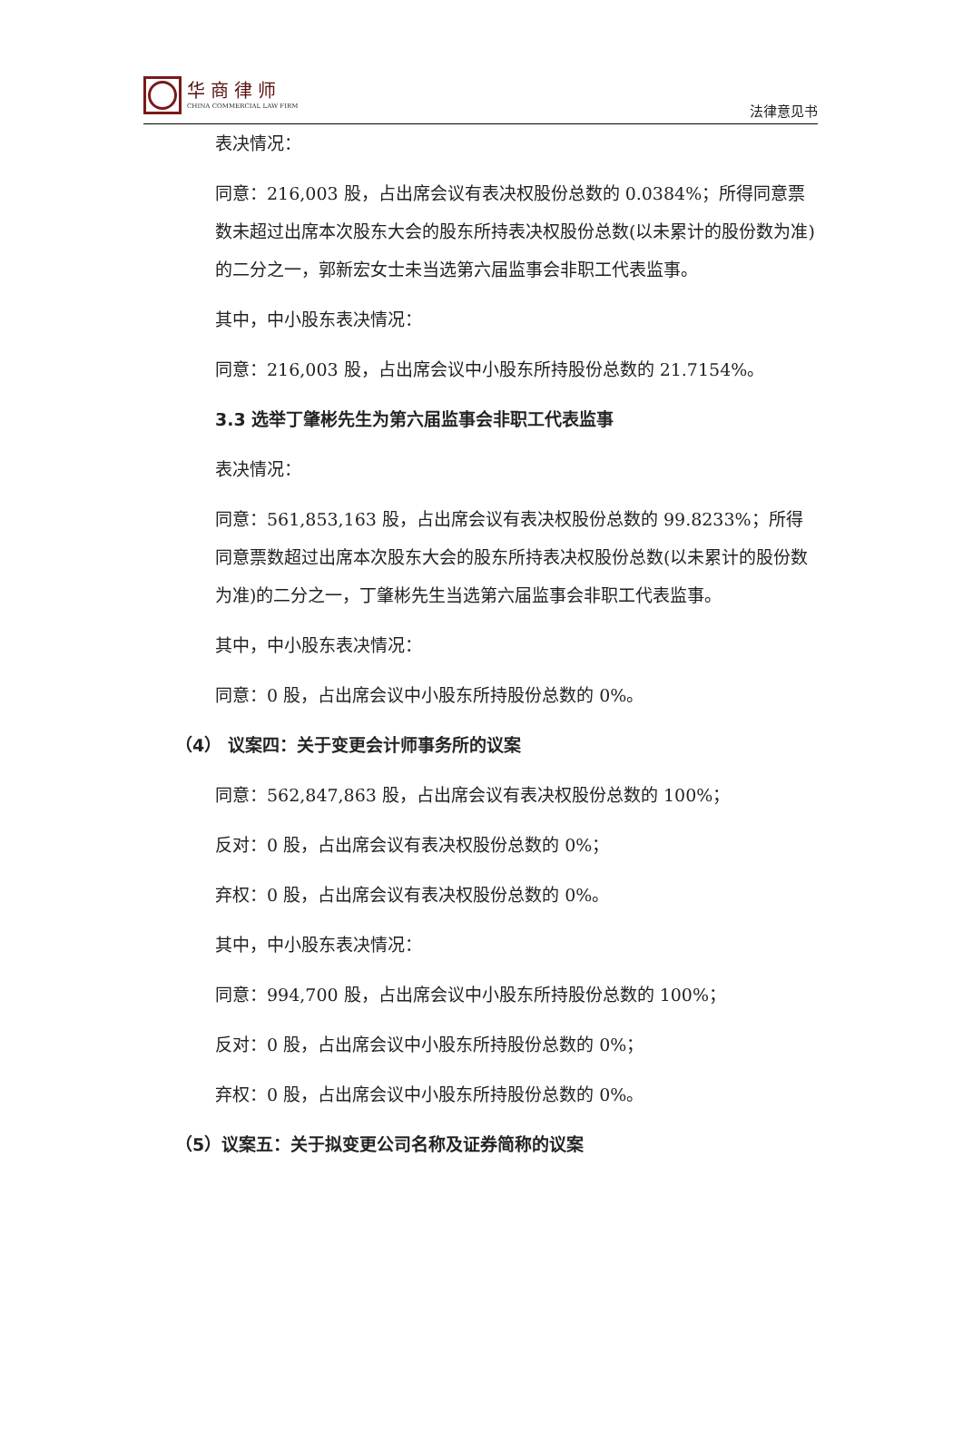华商律师
CHINA COMMERCIAL LAW FIRM
法律意见书
表决情况：
同意：216,003 股，占出席会议有表决权股份总数的 0.0384%；所得同意票数未超过出席本次股东大会的股东所持表决权股份总数(以未累计的股份数为准)的二分之一，郭新宏女士未当选第六届监事会非职工代表监事。
其中，中小股东表决情况：
同意：216,003 股，占出席会议中小股东所持股份总数的 21.7154%。
3.3 选举丁肇彬先生为第六届监事会非职工代表监事
表决情况：
同意：561,853,163 股，占出席会议有表决权股份总数的 99.8233%；所得同意票数超过出席本次股东大会的股东所持表决权股份总数(以未累计的股份数为准)的二分之一，丁肇彬先生当选第六届监事会非职工代表监事。
其中，中小股东表决情况：
同意：0 股，占出席会议中小股东所持股份总数的 0%。
（4） 议案四：关于变更会计师事务所的议案
同意：562,847,863 股，占出席会议有表决权股份总数的 100%；
反对：0 股，占出席会议有表决权股份总数的 0%；
弃权：0 股，占出席会议有表决权股份总数的 0%。
其中，中小股东表决情况：
同意：994,700 股，占出席会议中小股东所持股份总数的 100%；
反对：0 股，占出席会议中小股东所持股份总数的 0%；
弃权：0 股，占出席会议中小股东所持股份总数的 0%。
（5）议案五：关于拟变更公司名称及证券简称的议案